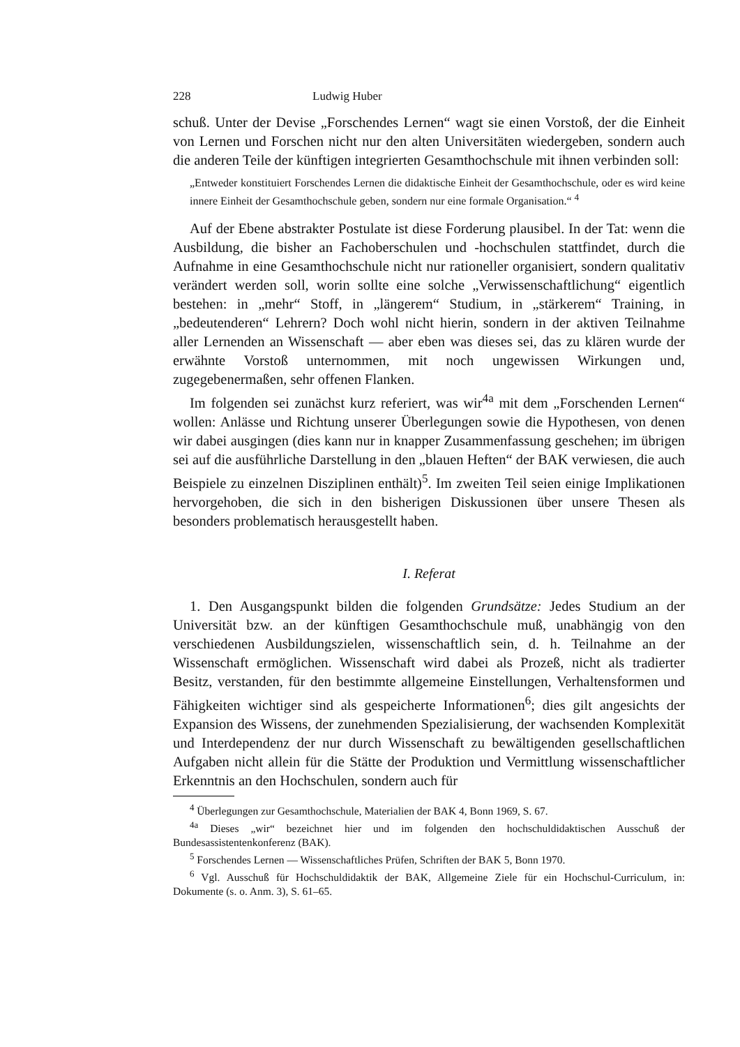228 Ludwig Huber
schuß. Unter der Devise „Forschendes Lernen“ wagt sie einen Vorstoß, der die Einheit von Lernen und Forschen nicht nur den alten Universitäten wiedergeben, sondern auch die anderen Teile der künftigen integrierten Gesamthochschule mit ihnen verbinden soll:
„Entweder konstituiert Forschendes Lernen die didaktische Einheit der Gesamthochschule, oder es wird keine innere Einheit der Gesamthochschule geben, sondern nur eine formale Organisation.“ <sup>4</sup>
Auf der Ebene abstrakter Postulate ist diese Forderung plausibel. In der Tat: wenn die Ausbildung, die bisher an Fachoberschulen und -hochschulen stattfindet, durch die Aufnahme in eine Gesamthochschule nicht nur rationeller organisiert, sondern qualitativ verändert werden soll, worin sollte eine solche „Verwissenschaftlichung“ eigentlich bestehen: in „mehr“ Stoff, in „längerem“ Studium, in „stärkerem“ Training, in „bedeutenderen“ Lehrern? Doch wohl nicht hierin, sondern in der aktiven Teilnahme aller Lernenden an Wissenschaft — aber eben was dieses sei, das zu klären wurde der erwähnte Vorstoß unternommen, mit noch ungewissen Wirkungen und, zugegebenermaßen, sehr offenen Flanken.
Im folgenden sei zunächst kurz referiert, was wir<sup>4a</sup> mit dem „Forschenden Lernen“ wollen: Anlässe und Richtung unserer Überlegungen sowie die Hypothesen, von denen wir dabei ausgingen (dies kann nur in knapper Zusammenfassung geschehen; im übrigen sei auf die ausführliche Darstellung in den „blauen Heften“ der BAK verwiesen, die auch Beispiele zu einzelnen Disziplinen enthält)<sup>5</sup>. Im zweiten Teil seien einige Implikationen hervorgehoben, die sich in den bisherigen Diskussionen über unsere Thesen als besonders problematisch herausgestellt haben.
I. Referat
1. Den Ausgangspunkt bilden die folgenden Grundsätze: Jedes Studium an der Universität bzw. an der künftigen Gesamthochschule muß, unabhängig von den verschiedenen Ausbildungszielen, wissenschaftlich sein, d. h. Teilnahme an der Wissenschaft ermöglichen. Wissenschaft wird dabei als Prozeß, nicht als tradierter Besitz, verstanden, für den bestimmte allgemeine Einstellungen, Verhaltensformen und Fähigkeiten wichtiger sind als gespeicherte Informationen<sup>6</sup>; dies gilt angesichts der Expansion des Wissens, der zunehmenden Spezialisierung, der wachsenden Komplexität und Interdependenz der nur durch Wissenschaft zu bewältigenden gesellschaftlichen Aufgaben nicht allein für die Stätte der Produktion und Vermittlung wissenschaftlicher Erkenntnis an den Hochschulen, sondern auch für
<sup>4</sup> Überlegungen zur Gesamthochschule, Materialien der BAK 4, Bonn 1969, S. 67.
<sup>4a</sup> Dieses „wir“ bezeichnet hier und im folgenden den hochschuldidaktischen Ausschuß der Bundesassistentenkonferenz (BAK).
<sup>5</sup> Forschendes Lernen — Wissenschaftliches Prüfen, Schriften der BAK 5, Bonn 1970.
<sup>6</sup> Vgl. Ausschuß für Hochschuldidaktik der BAK, Allgemeine Ziele für ein Hochschul-Curriculum, in: Dokumente (s. o. Anm. 3), S. 61–65.